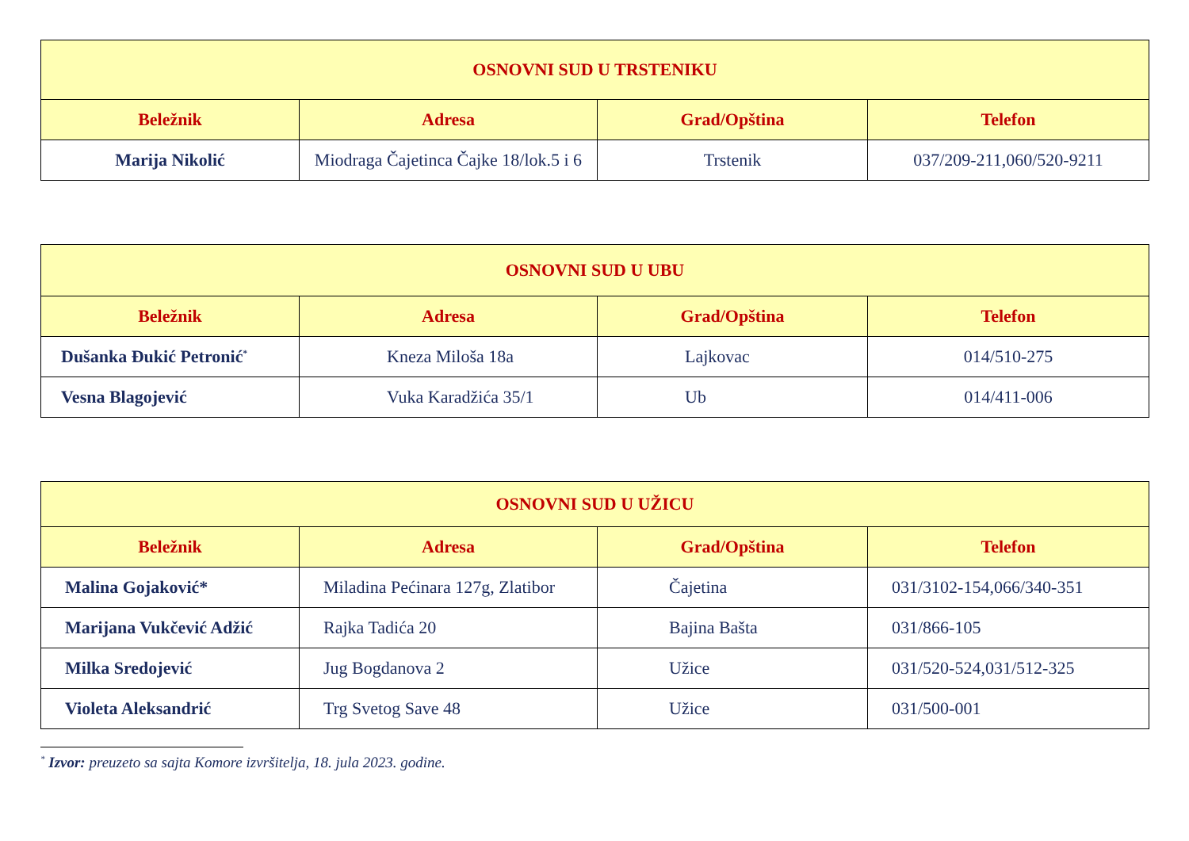| OSNOVNI SUD U TRSTENIKU | | | |
| --- | --- | --- | --- |
| Beležnik | Adresa | Grad/Opština | Telefon |
| Marija Nikolić | Miodraga Čajetinca Čajke 18/lok.5 i 6 | Trstenik | 037/209-211,060/520-9211 |
| OSNOVNI SUD U UBU | | | |
| --- | --- | --- | --- |
| Beležnik | Adresa | Grad/Opština | Telefon |
| Dušanka Đukić Petronić<sup>*</sup> | Kneza Miloša 18a | Lajkovac | 014/510-275 |
| Vesna Blagojević | Vuka Karadžića 35/1 | Ub | 014/411-006 |
| OSNOVNI SUD U UŽICU | | | |
| --- | --- | --- | --- |
| Beležnik | Adresa | Grad/Opština | Telefon |
| Malina Gojaković* | Miladina Pećinara 127g, Zlatibor | Čajetina | 031/3102-154,066/340-351 |
| Marijana Vukčević Adžić | Rajka Tadića 20 | Bajina Bašta | 031/866-105 |
| Milka Sredojević | Jug Bogdanova 2 | Užice | 031/520-524,031/512-325 |
| Violeta Aleksandrić | Trg Svetog Save 48 | Užice | 031/500-001 |
<sup>*</sup> Izvor: preuzeto sa sajta Komore izvršitelja, 18. jula 2023. godine.